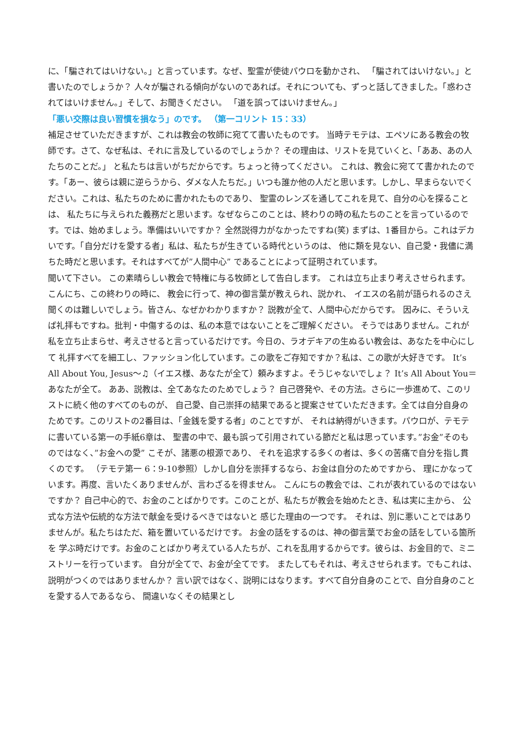に、「騙されてはいけない。」と言っています。なぜ、聖霊が使徒パウロを動かされ、 「騙されてはいけない。」と書いたのでしょうか？ 人々が騙される傾向がないのであれば。それについても、ずっと話してきました。「惑わされてはいけません。」そして、お聞きください。 「道を誤ってはいけません。」
「悪い交際は良い習慣を損なう」のです。 （第一コリント 15：33）
補足させていただきますが、これは教会の牧師に宛てて書いたものです。 当時テモテは、エペソにある教会の牧師です。さて、なぜ私は、それに言及しているのでしょうか？ その理由は、リストを見ていくと、「ああ、あの人たちのことだ。」 と私たちは言いがちだからです。ちょっと待ってください。 これは、教会に宛てて書かれたのです。「あー、彼らは親に逆らうから、ダメな人たちだ。」いつも誰か他の人だと思います。しかし、早まらないでください。これは、私たちのために書かれたものであり、 聖霊のレンズを通してこれを見て、自分の心を探ることは、 私たちに与えられた義務だと思います。なぜならこのことは、終わりの時の私たちのことを言っているのです。では、始めましょう。準備はいいですか？ 全然説得力がなかったですね(笑) まずは、1番目から。これはデカいです。「自分だけを愛する者」私は、私たちが生きている時代というのは、 他に類を見ない、自己愛・我儘に満ちた時だと思います。それはすべてが”人間中心” であることによって証明されています。
聞いて下さい。 この素晴らしい教会で特権に与る牧師として告白します。 これは立ち止まり考えさせられます。こんにち、この終わりの時に、 教会に行って、神の御言葉が教えられ、説かれ、 イエスの名前が語られるのさえ聞くのは難しいでしょう。皆さん、なぜかわかりますか？ 説教が全て、人間中心だからです。 因みに、そういえば礼拝もですね。批判・中傷するのは、私の本意ではないことをご理解ください。 そうではありません。これが私を立ち止まらせ、考えさせると言っているだけです。今日の、ラオデキアの生ぬるい教会は、あなたを中心にして 礼拝すべてを細工し、ファッション化しています。この歌をご存知ですか？私は、この歌が大好きです。 It’s All About You, Jesus～♫（イエス様、あなたが全て）頼みますよ。そうじゃないでしょ？ It’s All About You＝あなたが全て。 ああ、説教は、全てあなたのためでしょう？ 自己啓発や、その方法。さらに一歩進めて、このリストに続く他のすべてのものが、 自己愛、自己崇拝の結果であると提案させていただきます。全ては自分自身のためです。このリストの2番目は、「金銭を愛する者」のことですが、 それは納得がいきます。パウロが、テモテに書いている第一の手紙6章は、 聖書の中で、最も誤って引用されている節だと私は思っています。”お金”そのものではなく、”お金への愛” こそが、諸悪の根源であり、 それを追求する多くの者は、多くの苦痛で自分を指し貫くのです。 （テモテ第一 6：9-10参照）しかし自分を崇拝するなら、お金は自分のためですから、 理にかなっています。再度、言いたくありませんが、言わざるを得ません。 こんにちの教会では、これが表れているのではないですか？ 自己中心的で、お金のことばかりです。このことが、私たちが教会を始めたとき、私は実に主から、 公式な方法や伝統的な方法で献金を受けるべきではないと 感じた理由の一つです。 それは、別に悪いことではありませんが。私たちはただ、箱を置いているだけです。 お金の話をするのは、神の御言葉でお金の話をしている箇所を 学ぶ時だけです。お金のことばかり考えている人たちが、これを乱用するからです。彼らは、お金目的で、ミニストリーを行っています。 自分が全てで、お金が全てです。 またしてもそれは、考えさせられます。でもこれは、説明がつくのではありませんか？ 言い訳ではなく、説明にはなります。すべて自分自身のことで、自分自身のことを愛する人であるなら、 間違いなくその結果とし